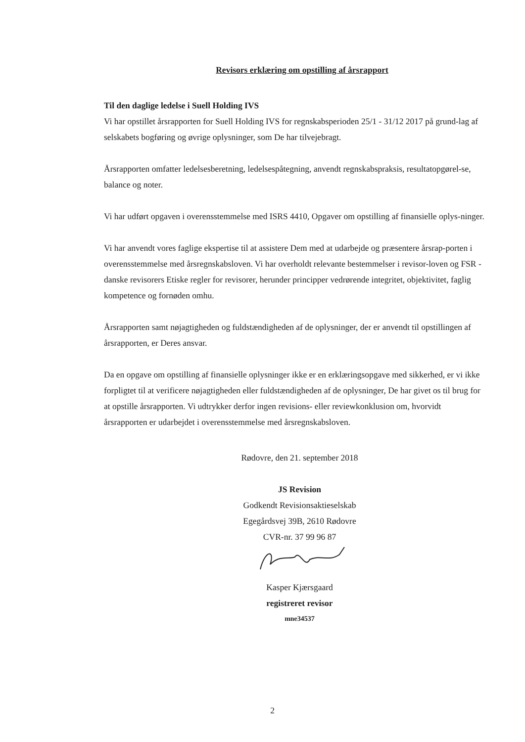Revisors erklæring om opstilling af årsrapport
Til den daglige ledelse i Suell Holding IVS
Vi har opstillet årsrapporten for Suell Holding IVS for regnskabsperioden 25/1 - 31/12 2017 på grund-lag af selskabets bogføring og øvrige oplysninger, som De har tilvejebragt.
Årsrapporten omfatter ledelsesberetning, ledelsespåtegning, anvendt regnskabspraksis, resultatopgørel-se, balance og noter.
Vi har udført opgaven i overensstemmelse med ISRS 4410, Opgaver om opstilling af finansielle oplys-ninger.
Vi har anvendt vores faglige ekspertise til at assistere Dem med at udarbejde og præsentere årsrap-porten i overensstemmelse med årsregnskabsloven. Vi har overholdt relevante bestemmelser i revisor-loven og FSR - danske revisorers Etiske regler for revisorer, herunder principper vedrørende integritet, objektivitet, faglig kompetence og fornøden omhu.
Årsrapporten samt nøjagtigheden og fuldstændigheden af de oplysninger, der er anvendt til opstillingen af årsrapporten, er Deres ansvar.
Da en opgave om opstilling af finansielle oplysninger ikke er en erklæringsopgave med sikkerhed, er vi ikke forpligtet til at verificere nøjagtigheden eller fuldstændigheden af de oplysninger, De har givet os til brug for at opstille årsrapporten. Vi udtrykker derfor ingen revisions- eller reviewkonklusion om, hvorvidt årsrapporten er udarbejdet i overensstemmelse med årsregnskabsloven.
Rødovre, den 21. september 2018
JS Revision
Godkendt Revisionsaktieselskab
Egegårdsvej 39B, 2610 Rødovre
CVR-nr. 37 99 96 87
Kasper Kjærsgaard
registreret revisor
mne34537
2